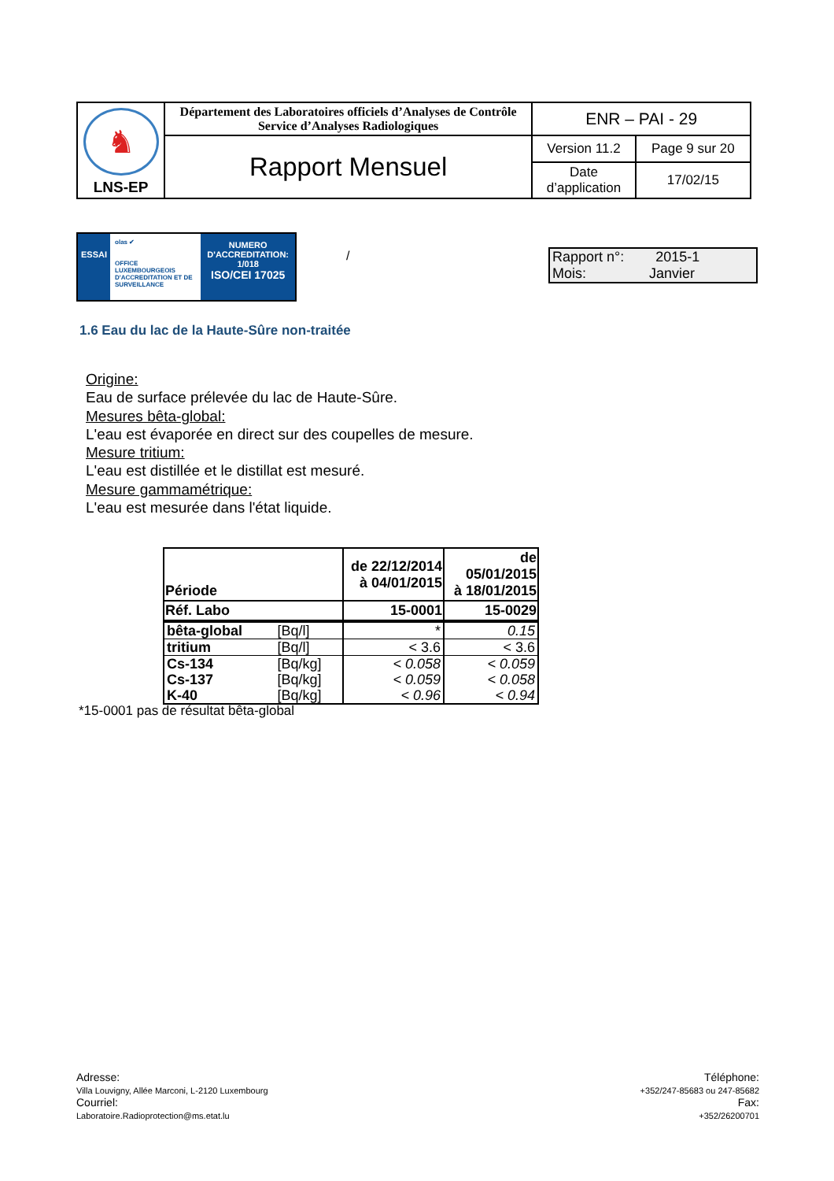| ♞ LNS-EP | Département des Laboratoires officiels d’Analyses de Contrôle Service d’Analyses Radiologiques | ENR – PAI - 29 | |
| | Rapport Mensuel | Version 11.2 | Page 9 sur 20 |
| | | Date d’application | 17/02/15 |
ESSAI
olas ✔
OFFICE LUXEMBOURGEOIS D'ACCREDITATION ET DE SURVEILLANCE
NUMERO
D'ACCREDITATION:
1/018
ISO/CEI 17025
/
Rapport n°: 2015-1
Mois: Janvier
1.6 Eau du lac de la Haute-Sûre non-traitée
Origine:
Eau de surface prélevée du lac de Haute-Sûre.
Mesures bêta-global:
L'eau est évaporée en direct sur des coupelles de mesure.
Mesure tritium:
L'eau est distillée et le distillat est mesuré.
Mesure gammamétrique:
L'eau est mesurée dans l'état liquide.
| Période | | de 22/12/2014 à 04/01/2015 | de 05/01/2015 à 18/01/2015 |
| --- | --- | --- | --- |
| Réf. Labo | | 15-0001 | 15-0029 |
| bêta-global | [Bq/l] | * | 0.15 |
| tritium | [Bq/l] | < 3.6 | < 3.6 |
| Cs-134 | [Bq/kg] | < 0.058 | < 0.059 |
| Cs-137 | [Bq/kg] | < 0.059 | < 0.058 |
| K-40 | [Bq/kg] | < 0.96 | < 0.94 |
*15-0001 pas de résultat bêta-global
Adresse:
Villa Louvigny, Allée Marconi, L-2120 Luxembourg
Courriel:
Laboratoire.Radioprotection@ms.etat.lu
Téléphone:
+352/247-85683 ou 247-85682
Fax:
+352/26200701